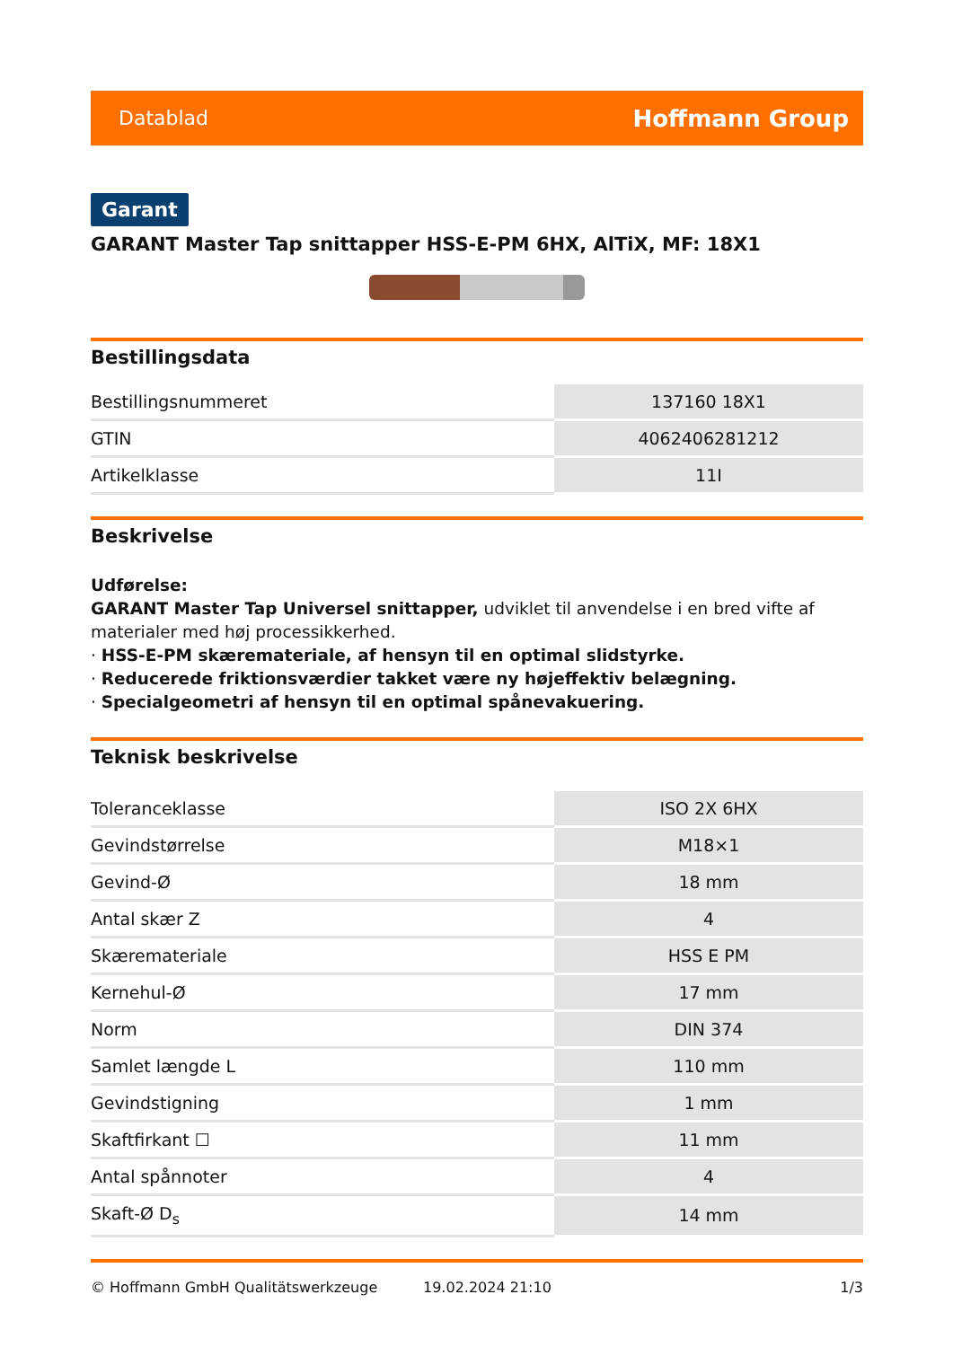Datablad Hoffmann Group
Garant
GARANT Master Tap snittapper HSS-E-PM 6HX, AlTiX, MF: 18X1
Bestillingsdata
| Bestillingsnummeret | 137160 18X1 |
| GTIN | 4062406281212 |
| Artikelklasse | 11I |
Beskrivelse
Udførelse:
GARANT Master Tap Universel snittapper, udviklet til anvendelse i en bred vifte af materialer med høj processikkerhed.
· HSS-E-PM skæremateriale, af hensyn til en optimal slidstyrke.
· Reducerede friktionsværdier takket være ny højeffektiv belægning.
· Specialgeometri af hensyn til en optimal spånevakuering.
Teknisk beskrivelse
| Toleranceklasse | ISO 2X 6HX |
| Gevindstørrelse | M18×1 |
| Gevind-Ø | 18 mm |
| Antal skær Z | 4 |
| Skæremateriale | HSS E PM |
| Kernehul-Ø | 17 mm |
| Norm | DIN 374 |
| Samlet længde L | 110 mm |
| Gevindstigning | 1 mm |
| Skaftfirkant ☐ | 11 mm |
| Antal spånnoter | 4 |
| Skaft-Ø D<sub>s</sub> | 14 mm |
© Hoffmann GmbH Qualitätswerkzeuge 19.02.2024 21:10 1/3